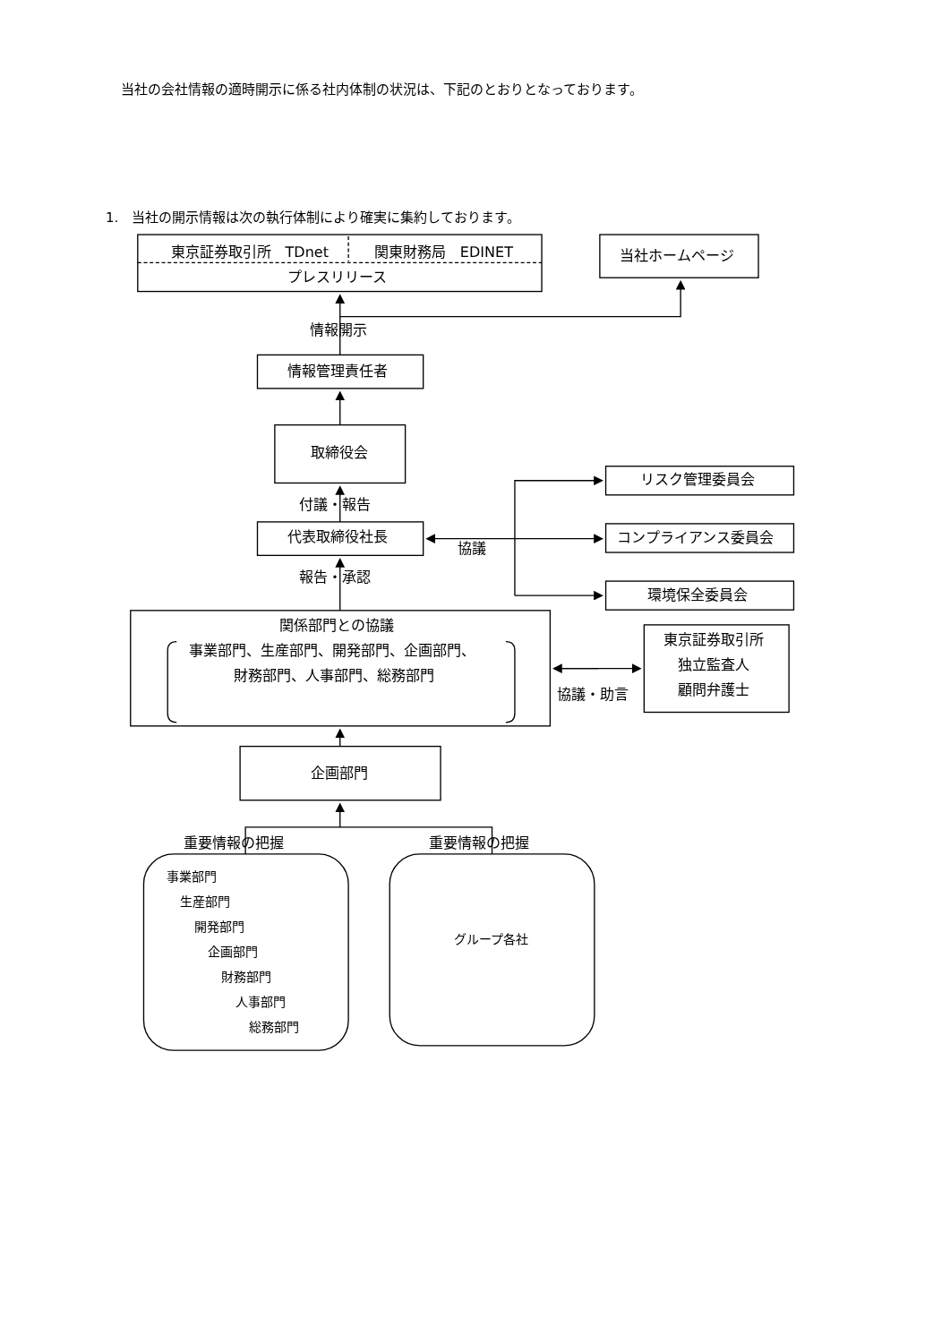当社の会社情報の適時開示に係る社内体制の状況は、下記のとおりとなっております。
1.　当社の開示情報は次の執行体制により確実に集約しております。
東京証券取引所　TDnet
関東財務局　EDINET
プレスリリース
当社ホームページ
情報開示
情報管理責任者
取締役会
リスク管理委員会
付議・報告
代表取締役社長
コンプライアンス委員会
協議
報告・承認
環境保全委員会
関係部門との協議
事業部門、生産部門、開発部門、企画部門、
財務部門、人事部門、総務部門
東京証券取引所
独立監査人
顧問弁護士
協議・助言
企画部門
重要情報の把握
重要情報の把握
事業部門
生産部門
開発部門
企画部門
財務部門
人事部門
総務部門
グループ各社